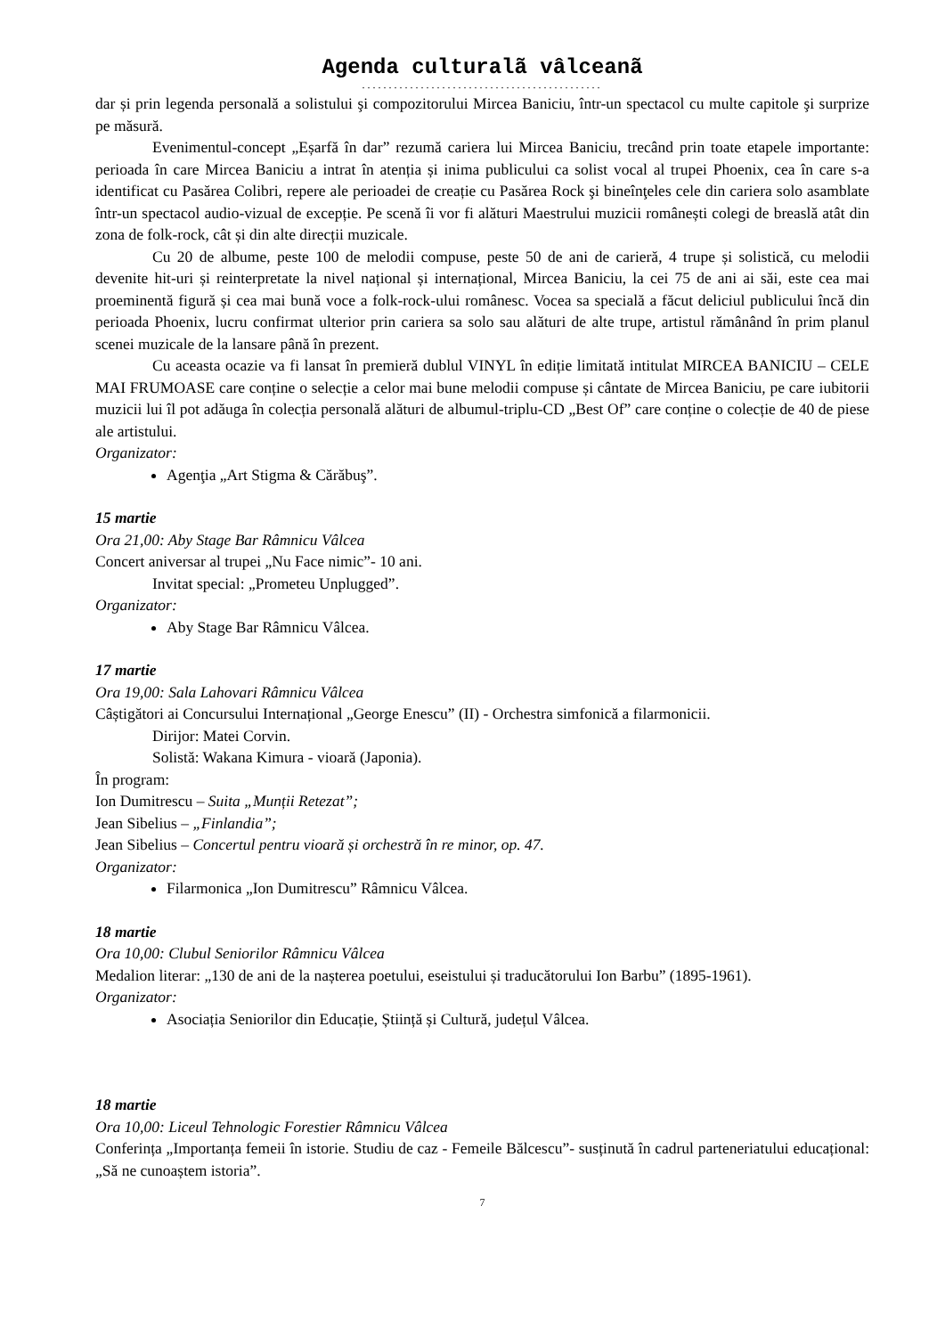Agenda culturalã vâlceanã
.............................................
dar și prin legenda personală a solistului şi compozitorului Mircea Baniciu, într-un spectacol cu multe capitole şi surprize pe măsură.
Evenimentul-concept „Eșarfă în dar” rezumă cariera lui Mircea Baniciu, trecând prin toate etapele importante: perioada în care Mircea Baniciu a intrat în atenția și inima publicului ca solist vocal al trupei Phoenix, cea în care s-a identificat cu Pasărea Colibri, repere ale perioadei de creație cu Pasărea Rock şi bineînţeles cele din cariera solo asamblate într-un spectacol audio-vizual de excepție. Pe scenă îi vor fi alături Maestrului muzicii românești colegi de breaslă atât din zona de folk-rock, cât și din alte direcții muzicale.
Cu 20 de albume, peste 100 de melodii compuse, peste 50 de ani de carieră, 4 trupe și solistică, cu melodii devenite hit-uri și reinterpretate la nivel național și internațional, Mircea Baniciu, la cei 75 de ani ai săi, este cea mai proeminentă figură și cea mai bună voce a folk-rock-ului românesc. Vocea sa specială a făcut deliciul publicului încă din perioada Phoenix, lucru confirmat ulterior prin cariera sa solo sau alături de alte trupe, artistul rămânând în prim planul scenei muzicale de la lansare până în prezent.
Cu aceasta ocazie va fi lansat în premieră dublul VINYL în ediție limitată intitulat MIRCEA BANICIU – CELE MAI FRUMOASE care conține o selecție a celor mai bune melodii compuse și cântate de Mircea Baniciu, pe care iubitorii muzicii lui îl pot adăuga în colecția personală alături de albumul-triplu-CD „Best Of” care conține o colecție de 40 de piese ale artistului.
Organizator:
Agenţia „Art Stigma & Cărăbuş”.
15 martie
Ora 21,00: Aby Stage Bar Râmnicu Vâlcea
Concert aniversar al trupei „Nu Face nimic”- 10 ani.
Invitat special: „Prometeu Unplugged”.
Organizator:
Aby Stage Bar Râmnicu Vâlcea.
17 martie
Ora 19,00: Sala Lahovari Râmnicu Vâlcea
Câștigători ai Concursului Internațional „George Enescu” (II) - Orchestra simfonică a filarmonicii.
Dirijor: Matei Corvin.
Solistă: Wakana Kimura - vioară (Japonia).
În program:
Ion Dumitrescu – Suita „Munții Retezat”;
Jean Sibelius – „Finlandia”;
Jean Sibelius – Concertul pentru vioară și orchestră în re minor, op. 47.
Organizator:
Filarmonica „Ion Dumitrescu” Râmnicu Vâlcea.
18 martie
Ora 10,00: Clubul Seniorilor Râmnicu Vâlcea
Medalion literar: „130 de ani de la nașterea poetului, eseistului și traducătorului Ion Barbu” (1895-1961).
Organizator:
Asociația Seniorilor din Educație, Știință și Cultură, județul Vâlcea.
18 martie
Ora 10,00: Liceul Tehnologic Forestier Râmnicu Vâlcea
Conferința „Importanța femeii în istorie. Studiu de caz - Femeile Bălcescu”- susținută în cadrul parteneriatului educațional: „Să ne cunoaștem istoria”.
7